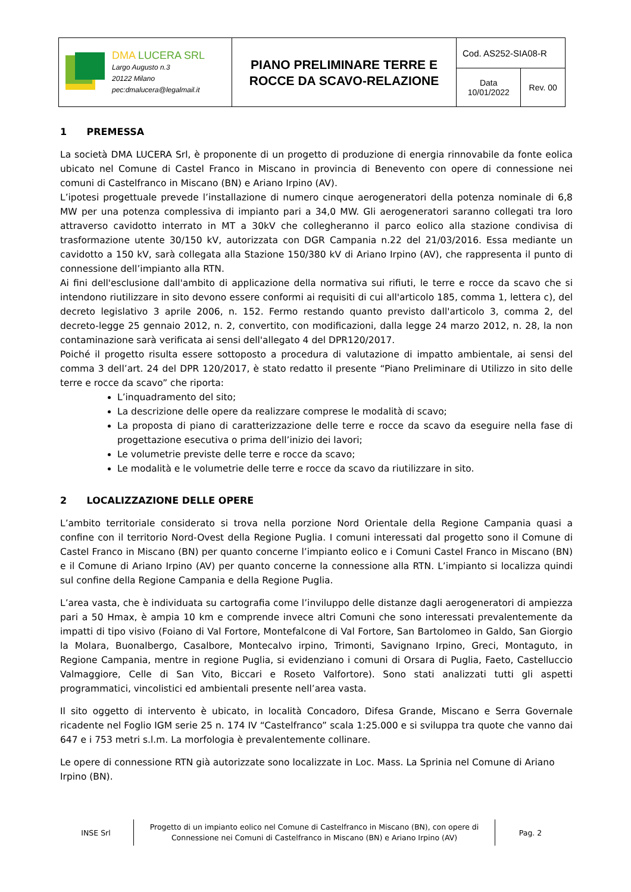| DMA LUCERA SRL Largo Augusto n.3 20122 Milano pec:dmalucera@legalmail.it | PIANO PRELIMINARE TERRE E ROCCE DA SCAVO-RELAZIONE | Cod. AS252-SIA08-R | |
| | | Data 10/01/2022 | Rev. 00 |
1 PREMESSA
La società DMA LUCERA Srl, è proponente di un progetto di produzione di energia rinnovabile da fonte eolica ubicato nel Comune di Castel Franco in Miscano in provincia di Benevento con opere di connessione nei comuni di Castelfranco in Miscano (BN) e Ariano Irpino (AV).
L’ipotesi progettuale prevede l’installazione di numero cinque aerogeneratori della potenza nominale di 6,8 MW per una potenza complessiva di impianto pari a 34,0 MW. Gli aerogeneratori saranno collegati tra loro attraverso cavidotto interrato in MT a 30kV che collegheranno il parco eolico alla stazione condivisa di trasformazione utente 30/150 kV, autorizzata con DGR Campania n.22 del 21/03/2016. Essa mediante un cavidotto a 150 kV, sarà collegata alla Stazione 150/380 kV di Ariano Irpino (AV), che rappresenta il punto di connessione dell’impianto alla RTN.
Ai fini dell'esclusione dall'ambito di applicazione della normativa sui rifiuti, le terre e rocce da scavo che si intendono riutilizzare in sito devono essere conformi ai requisiti di cui all'articolo 185, comma 1, lettera c), del decreto legislativo 3 aprile 2006, n. 152. Fermo restando quanto previsto dall'articolo 3, comma 2, del decreto-legge 25 gennaio 2012, n. 2, convertito, con modificazioni, dalla legge 24 marzo 2012, n. 28, la non contaminazione sarà verificata ai sensi dell'allegato 4 del DPR120/2017.
Poiché il progetto risulta essere sottoposto a procedura di valutazione di impatto ambientale, ai sensi del comma 3 dell’art. 24 del DPR 120/2017, è stato redatto il presente “Piano Preliminare di Utilizzo in sito delle terre e rocce da scavo” che riporta:
L’inquadramento del sito;
La descrizione delle opere da realizzare comprese le modalità di scavo;
La proposta di piano di caratterizzazione delle terre e rocce da scavo da eseguire nella fase di progettazione esecutiva o prima dell’inizio dei lavori;
Le volumetrie previste delle terre e rocce da scavo;
Le modalità e le volumetrie delle terre e rocce da scavo da riutilizzare in sito.
2 LOCALIZZAZIONE DELLE OPERE
L’ambito territoriale considerato si trova nella porzione Nord Orientale della Regione Campania quasi a confine con il territorio Nord-Ovest della Regione Puglia. I comuni interessati dal progetto sono il Comune di Castel Franco in Miscano (BN) per quanto concerne l’impianto eolico e i Comuni Castel Franco in Miscano (BN) e il Comune di Ariano Irpino (AV) per quanto concerne la connessione alla RTN. L’impianto si localizza quindi sul confine della Regione Campania e della Regione Puglia.
L’area vasta, che è individuata su cartografia come l’inviluppo delle distanze dagli aerogeneratori di ampiezza pari a 50 Hmax, è ampia 10 km e comprende invece altri Comuni che sono interessati prevalentemente da impatti di tipo visivo (Foiano di Val Fortore, Montefalcone di Val Fortore, San Bartolomeo in Galdo, San Giorgio la Molara, Buonalbergo, Casalbore, Montecalvo irpino, Trimonti, Savignano Irpino, Greci, Montaguto, in Regione Campania, mentre in regione Puglia, si evidenziano i comuni di Orsara di Puglia, Faeto, Castelluccio Valmaggiore, Celle di San Vito, Biccari e Roseto Valfortore). Sono stati analizzati tutti gli aspetti programmatici, vincolistici ed ambientali presente nell’area vasta.
Il sito oggetto di intervento è ubicato, in località Concadoro, Difesa Grande, Miscano e Serra Governale ricadente nel Foglio IGM serie 25 n. 174 IV “Castelfranco” scala 1:25.000 e si sviluppa tra quote che vanno dai 647 e i 753 metri s.l.m. La morfologia è prevalentemente collinare.
Le opere di connessione RTN già autorizzate sono localizzate in Loc. Mass. La Sprinia nel Comune di Ariano Irpino (BN).
INSE Srl
Progetto di un impianto eolico nel Comune di Castelfranco in Miscano (BN), con opere di Connessione nei Comuni di Castelfranco in Miscano (BN) e Ariano Irpino (AV)
Pag. 2